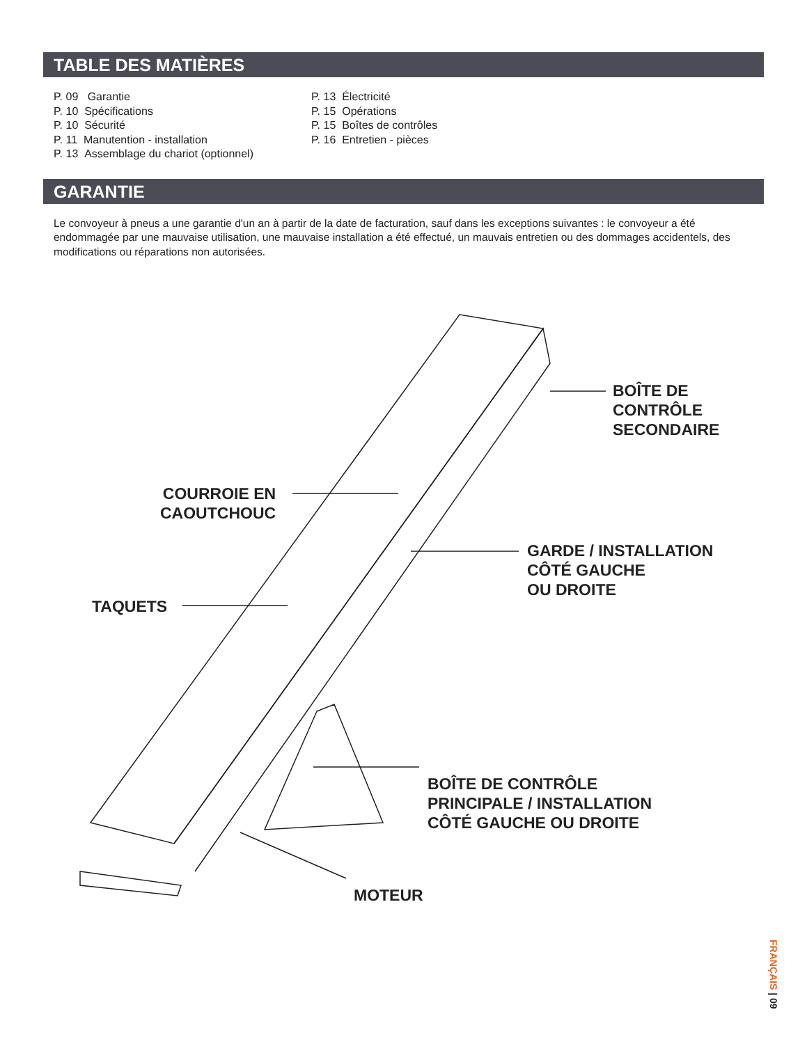TABLE DES MATIÈRES
P. 09 Garantie
P. 10 Spécifications
P. 10 Sécurité
P. 11 Manutention - installation
P. 13 Assemblage du chariot (optionnel)
P. 13 Électricité
P. 15 Opérations
P. 15 Boîtes de contrôles
P. 16 Entretien - pièces
GARANTIE
Le convoyeur à pneus a une garantie d'un an à partir de la date de facturation, sauf dans les exceptions suivantes : le convoyeur a été endommagée par une mauvaise utilisation, une mauvaise installation a été effectué, un mauvais entretien ou des dommages accidentels, des modifications ou réparations non autorisées.
BOÎTE DE
CONTRÔLE
SECONDAIRE
COURROIE EN
CAOUTCHOUC
GARDE / INSTALLATION
CÔTÉ GAUCHE
OU DROITE
TAQUETS
BOÎTE DE CONTRÔLE
PRINCIPALE / INSTALLATION
CÔTÉ GAUCHE OU DROITE
MOTEUR
FRANÇAIS | 09